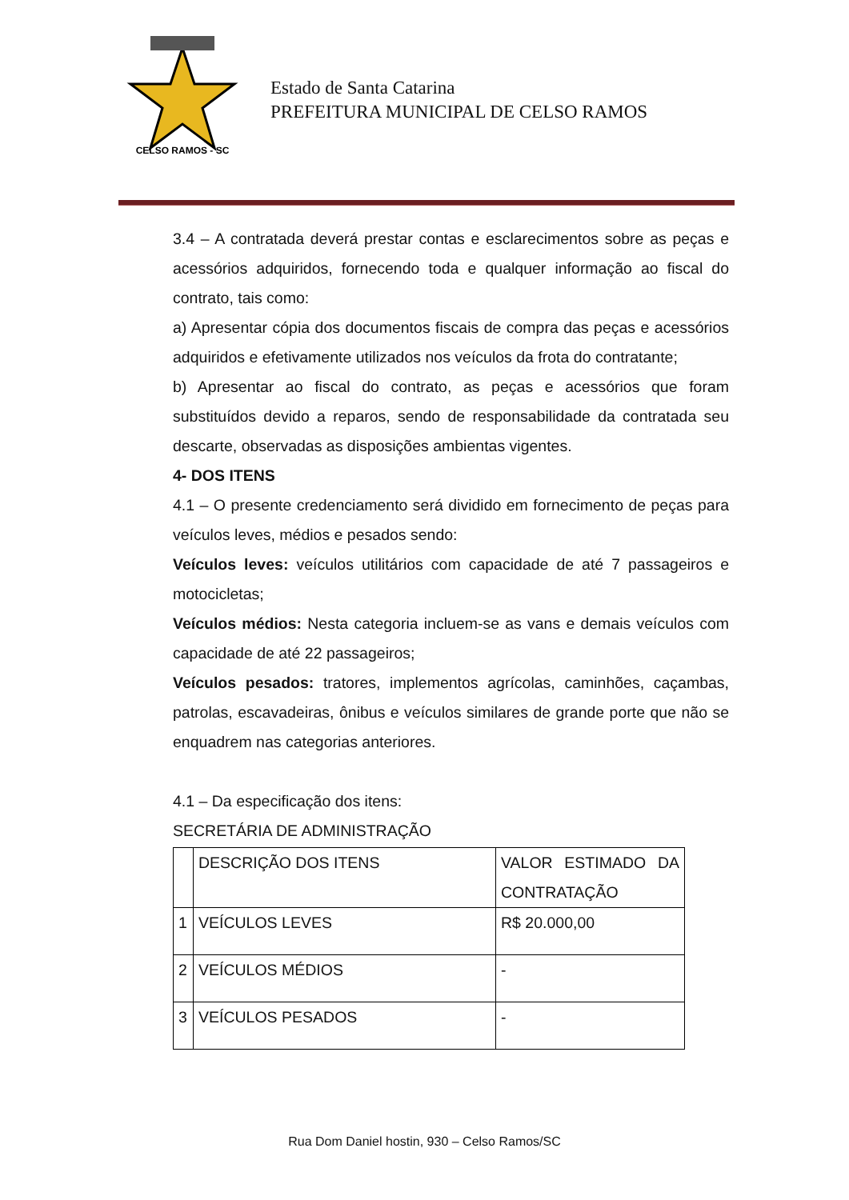CELSO RAMOS - SC
Estado de Santa Catarina
PREFEITURA MUNICIPAL DE CELSO RAMOS
3.4 – A contratada deverá prestar contas e esclarecimentos sobre as peças e acessórios adquiridos, fornecendo toda e qualquer informação ao fiscal do contrato, tais como:
a) Apresentar cópia dos documentos fiscais de compra das peças e acessórios adquiridos e efetivamente utilizados nos veículos da frota do contratante;
b) Apresentar ao fiscal do contrato, as peças e acessórios que foram substituídos devido a reparos, sendo de responsabilidade da contratada seu descarte, observadas as disposições ambientas vigentes.
4- DOS ITENS
4.1 – O presente credenciamento será dividido em fornecimento de peças para veículos leves, médios e pesados sendo:
Veículos leves: veículos utilitários com capacidade de até 7 passageiros e motocicletas;
Veículos médios: Nesta categoria incluem-se as vans e demais veículos com capacidade de até 22 passageiros;
Veículos pesados: tratores, implementos agrícolas, caminhões, caçambas, patrolas, escavadeiras, ônibus e veículos similares de grande porte que não se enquadrem nas categorias anteriores.
4.1 – Da especificação dos itens:
SECRETÁRIA DE ADMINISTRAÇÃO
| | DESCRIÇÃO DOS ITENS | VALOR ESTIMADO DA CONTRATAÇÃO |
| 1 | VEÍCULOS LEVES | R$ 20.000,00 |
| 2 | VEÍCULOS MÉDIOS | - |
| 3 | VEÍCULOS PESADOS | - |
Rua Dom Daniel hostin, 930 – Celso Ramos/SC